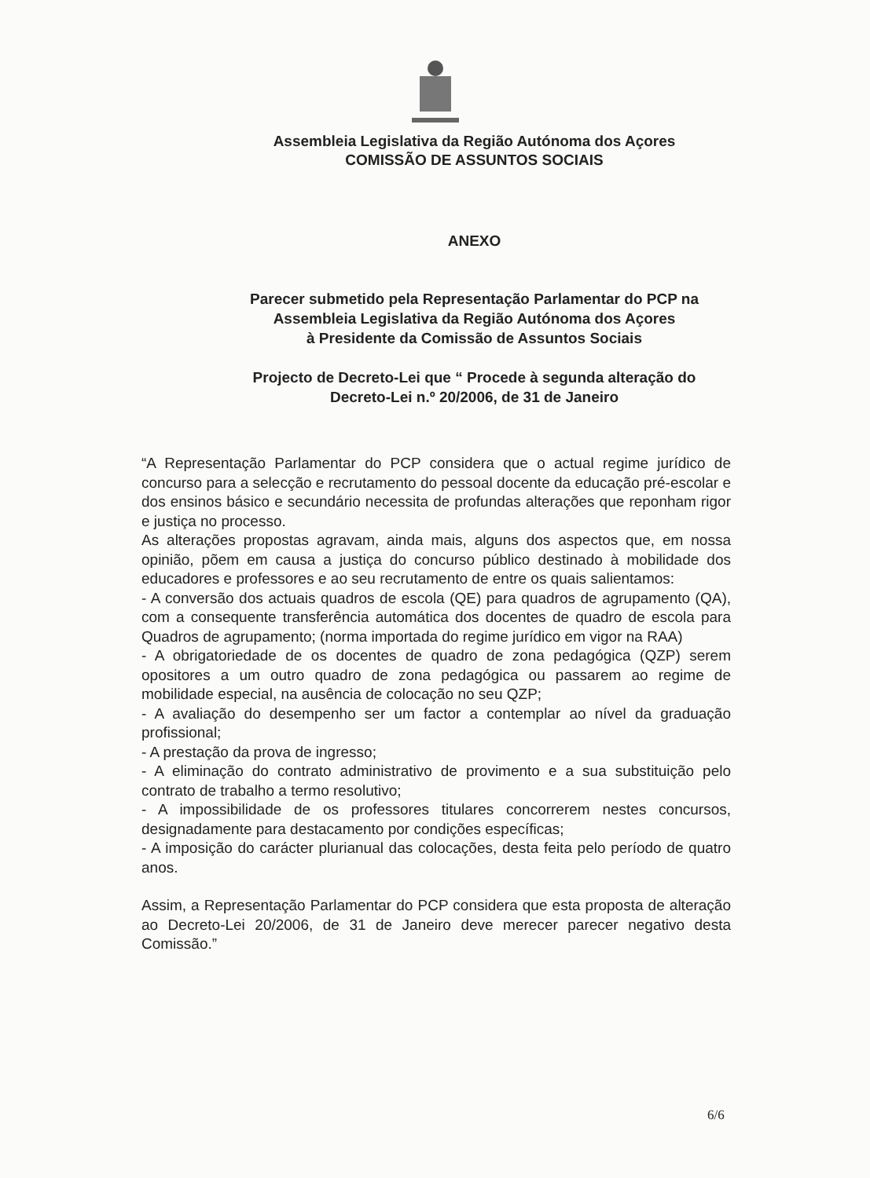Assembleia Legislativa da Região Autónoma dos Açores
COMISSÃO DE ASSUNTOS SOCIAIS
ANEXO
Parecer submetido pela Representação Parlamentar do PCP na
Assembleia Legislativa da Região Autónoma dos Açores
à Presidente da Comissão de Assuntos Sociais
Projecto de Decreto-Lei que “ Procede à segunda alteração do
Decreto-Lei n.º 20/2006, de 31 de Janeiro
“A Representação Parlamentar do PCP considera que o actual regime jurídico de concurso para a selecção e recrutamento do pessoal docente da educação pré-escolar e dos ensinos básico e secundário necessita de profundas alterações que reponham rigor e justiça no processo.
As alterações propostas agravam, ainda mais, alguns dos aspectos que, em nossa opinião, põem em causa a justiça do concurso público destinado à mobilidade dos educadores e professores e ao seu recrutamento de entre os quais salientamos:
- A conversão dos actuais quadros de escola (QE) para quadros de agrupamento (QA), com a consequente transferência automática dos docentes de quadro de escola para Quadros de agrupamento; (norma importada do regime jurídico em vigor na RAA)
- A obrigatoriedade de os docentes de quadro de zona pedagógica (QZP) serem opositores a um outro quadro de zona pedagógica ou passarem ao regime de mobilidade especial, na ausência de colocação no seu QZP;
- A avaliação do desempenho ser um factor a contemplar ao nível da graduação profissional;
- A prestação da prova de ingresso;
- A eliminação do contrato administrativo de provimento e a sua substituição pelo contrato de trabalho a termo resolutivo;
- A impossibilidade de os professores titulares concorrerem nestes concursos, designadamente para destacamento por condições específicas;
- A imposição do carácter plurianual das colocações, desta feita pelo período de quatro anos.
Assim, a Representação Parlamentar do PCP considera que esta proposta de alteração ao Decreto-Lei 20/2006, de 31 de Janeiro deve merecer parecer negativo desta Comissão.”
6/6